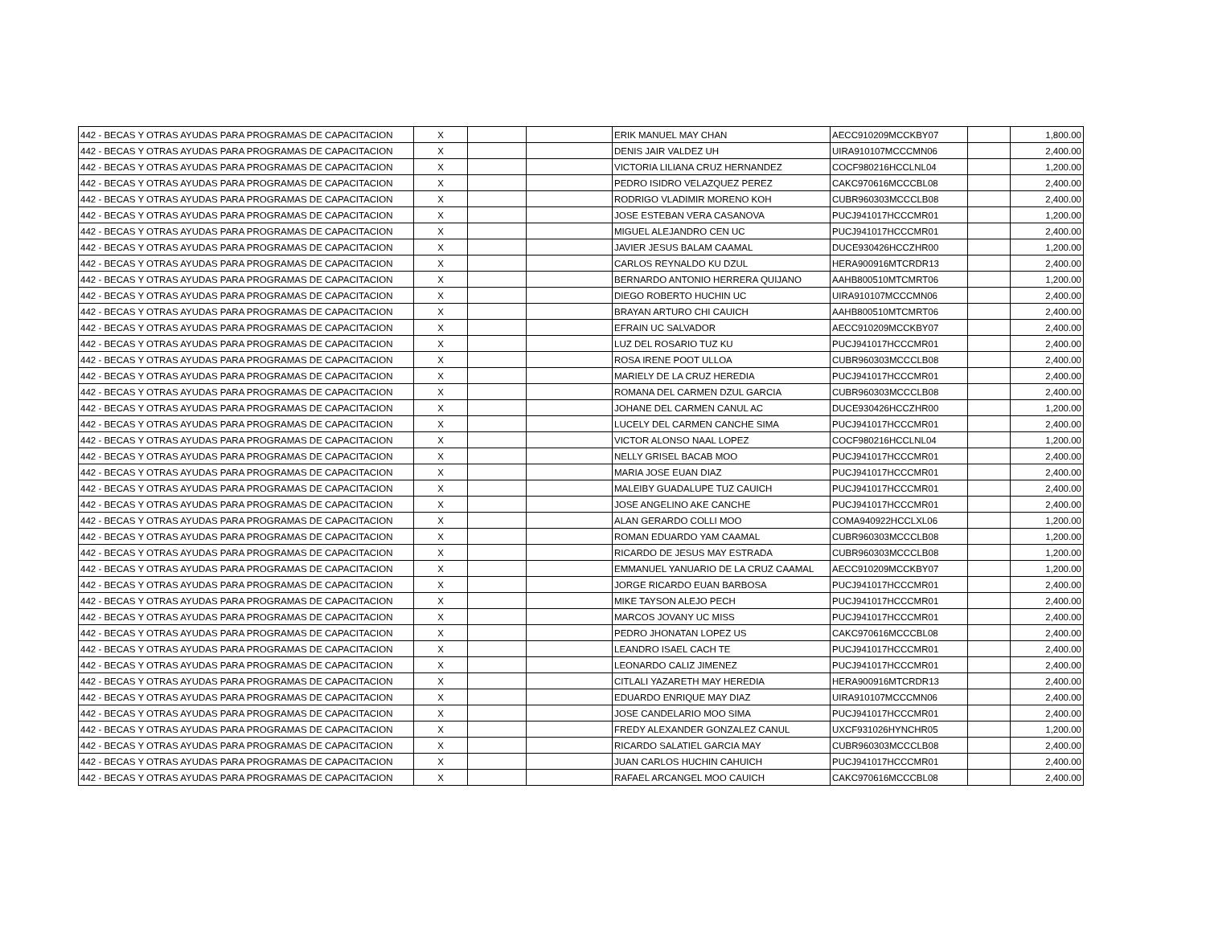| 442 - BECAS Y OTRAS AYUDAS PARA PROGRAMAS DE CAPACITACION | X | | | ERIK MANUEL MAY CHAN | AECC910209MCCKBY07 | | 1,800.00 |
| 442 - BECAS Y OTRAS AYUDAS PARA PROGRAMAS DE CAPACITACION | X | | | DENIS JAIR VALDEZ UH | UIRA910107MCCCMN06 | | 2,400.00 |
| 442 - BECAS Y OTRAS AYUDAS PARA PROGRAMAS DE CAPACITACION | X | | | VICTORIA LILIANA CRUZ HERNANDEZ | COCF980216HCCLNL04 | | 1,200.00 |
| 442 - BECAS Y OTRAS AYUDAS PARA PROGRAMAS DE CAPACITACION | X | | | PEDRO ISIDRO VELAZQUEZ PEREZ | CAKC970616MCCCBL08 | | 2,400.00 |
| 442 - BECAS Y OTRAS AYUDAS PARA PROGRAMAS DE CAPACITACION | X | | | RODRIGO VLADIMIR MORENO KOH | CUBR960303MCCCLB08 | | 2,400.00 |
| 442 - BECAS Y OTRAS AYUDAS PARA PROGRAMAS DE CAPACITACION | X | | | JOSE ESTEBAN VERA CASANOVA | PUCJ941017HCCCMR01 | | 1,200.00 |
| 442 - BECAS Y OTRAS AYUDAS PARA PROGRAMAS DE CAPACITACION | X | | | MIGUEL ALEJANDRO CEN UC | PUCJ941017HCCCMR01 | | 2,400.00 |
| 442 - BECAS Y OTRAS AYUDAS PARA PROGRAMAS DE CAPACITACION | X | | | JAVIER JESUS BALAM CAAMAL | DUCE930426HCCZHR00 | | 1,200.00 |
| 442 - BECAS Y OTRAS AYUDAS PARA PROGRAMAS DE CAPACITACION | X | | | CARLOS REYNALDO KU DZUL | HERA900916MTCRDR13 | | 2,400.00 |
| 442 - BECAS Y OTRAS AYUDAS PARA PROGRAMAS DE CAPACITACION | X | | | BERNARDO ANTONIO HERRERA QUIJANO | AAHB800510MTCMRT06 | | 1,200.00 |
| 442 - BECAS Y OTRAS AYUDAS PARA PROGRAMAS DE CAPACITACION | X | | | DIEGO ROBERTO HUCHIN UC | UIRA910107MCCCMN06 | | 2,400.00 |
| 442 - BECAS Y OTRAS AYUDAS PARA PROGRAMAS DE CAPACITACION | X | | | BRAYAN ARTURO CHI CAUICH | AAHB800510MTCMRT06 | | 2,400.00 |
| 442 - BECAS Y OTRAS AYUDAS PARA PROGRAMAS DE CAPACITACION | X | | | EFRAIN UC SALVADOR | AECC910209MCCKBY07 | | 2,400.00 |
| 442 - BECAS Y OTRAS AYUDAS PARA PROGRAMAS DE CAPACITACION | X | | | LUZ DEL ROSARIO TUZ KU | PUCJ941017HCCCMR01 | | 2,400.00 |
| 442 - BECAS Y OTRAS AYUDAS PARA PROGRAMAS DE CAPACITACION | X | | | ROSA IRENE POOT ULLOA | CUBR960303MCCCLB08 | | 2,400.00 |
| 442 - BECAS Y OTRAS AYUDAS PARA PROGRAMAS DE CAPACITACION | X | | | MARIELY DE LA CRUZ HEREDIA | PUCJ941017HCCCMR01 | | 2,400.00 |
| 442 - BECAS Y OTRAS AYUDAS PARA PROGRAMAS DE CAPACITACION | X | | | ROMANA DEL CARMEN DZUL GARCIA | CUBR960303MCCCLB08 | | 2,400.00 |
| 442 - BECAS Y OTRAS AYUDAS PARA PROGRAMAS DE CAPACITACION | X | | | JOHANE DEL CARMEN CANUL AC | DUCE930426HCCZHR00 | | 1,200.00 |
| 442 - BECAS Y OTRAS AYUDAS PARA PROGRAMAS DE CAPACITACION | X | | | LUCELY DEL CARMEN CANCHE SIMA | PUCJ941017HCCCMR01 | | 2,400.00 |
| 442 - BECAS Y OTRAS AYUDAS PARA PROGRAMAS DE CAPACITACION | X | | | VICTOR ALONSO NAAL LOPEZ | COCF980216HCCLNL04 | | 1,200.00 |
| 442 - BECAS Y OTRAS AYUDAS PARA PROGRAMAS DE CAPACITACION | X | | | NELLY GRISEL BACAB MOO | PUCJ941017HCCCMR01 | | 2,400.00 |
| 442 - BECAS Y OTRAS AYUDAS PARA PROGRAMAS DE CAPACITACION | X | | | MARIA JOSE EUAN DIAZ | PUCJ941017HCCCMR01 | | 2,400.00 |
| 442 - BECAS Y OTRAS AYUDAS PARA PROGRAMAS DE CAPACITACION | X | | | MALEIBY GUADALUPE TUZ CAUICH | PUCJ941017HCCCMR01 | | 2,400.00 |
| 442 - BECAS Y OTRAS AYUDAS PARA PROGRAMAS DE CAPACITACION | X | | | JOSE ANGELINO AKE CANCHE | PUCJ941017HCCCMR01 | | 2,400.00 |
| 442 - BECAS Y OTRAS AYUDAS PARA PROGRAMAS DE CAPACITACION | X | | | ALAN GERARDO COLLI MOO | COMA940922HCCLXL06 | | 1,200.00 |
| 442 - BECAS Y OTRAS AYUDAS PARA PROGRAMAS DE CAPACITACION | X | | | ROMAN EDUARDO YAM CAAMAL | CUBR960303MCCCLB08 | | 1,200.00 |
| 442 - BECAS Y OTRAS AYUDAS PARA PROGRAMAS DE CAPACITACION | X | | | RICARDO DE JESUS MAY ESTRADA | CUBR960303MCCCLB08 | | 1,200.00 |
| 442 - BECAS Y OTRAS AYUDAS PARA PROGRAMAS DE CAPACITACION | X | | | EMMANUEL YANUARIO DE LA CRUZ CAAMAL | AECC910209MCCKBY07 | | 1,200.00 |
| 442 - BECAS Y OTRAS AYUDAS PARA PROGRAMAS DE CAPACITACION | X | | | JORGE RICARDO EUAN BARBOSA | PUCJ941017HCCCMR01 | | 2,400.00 |
| 442 - BECAS Y OTRAS AYUDAS PARA PROGRAMAS DE CAPACITACION | X | | | MIKE TAYSON ALEJO PECH | PUCJ941017HCCCMR01 | | 2,400.00 |
| 442 - BECAS Y OTRAS AYUDAS PARA PROGRAMAS DE CAPACITACION | X | | | MARCOS JOVANY UC MISS | PUCJ941017HCCCMR01 | | 2,400.00 |
| 442 - BECAS Y OTRAS AYUDAS PARA PROGRAMAS DE CAPACITACION | X | | | PEDRO JHONATAN LOPEZ US | CAKC970616MCCCBL08 | | 2,400.00 |
| 442 - BECAS Y OTRAS AYUDAS PARA PROGRAMAS DE CAPACITACION | X | | | LEANDRO ISAEL CACH TE | PUCJ941017HCCCMR01 | | 2,400.00 |
| 442 - BECAS Y OTRAS AYUDAS PARA PROGRAMAS DE CAPACITACION | X | | | LEONARDO CALIZ JIMENEZ | PUCJ941017HCCCMR01 | | 2,400.00 |
| 442 - BECAS Y OTRAS AYUDAS PARA PROGRAMAS DE CAPACITACION | X | | | CITLALI YAZARETH MAY HEREDIA | HERA900916MTCRDR13 | | 2,400.00 |
| 442 - BECAS Y OTRAS AYUDAS PARA PROGRAMAS DE CAPACITACION | X | | | EDUARDO ENRIQUE MAY DIAZ | UIRA910107MCCCMN06 | | 2,400.00 |
| 442 - BECAS Y OTRAS AYUDAS PARA PROGRAMAS DE CAPACITACION | X | | | JOSE CANDELARIO MOO SIMA | PUCJ941017HCCCMR01 | | 2,400.00 |
| 442 - BECAS Y OTRAS AYUDAS PARA PROGRAMAS DE CAPACITACION | X | | | FREDY ALEXANDER GONZALEZ CANUL | UXCF931026HYNCHR05 | | 1,200.00 |
| 442 - BECAS Y OTRAS AYUDAS PARA PROGRAMAS DE CAPACITACION | X | | | RICARDO SALATIEL GARCIA MAY | CUBR960303MCCCLB08 | | 2,400.00 |
| 442 - BECAS Y OTRAS AYUDAS PARA PROGRAMAS DE CAPACITACION | X | | | JUAN CARLOS HUCHIN CAHUICH | PUCJ941017HCCCMR01 | | 2,400.00 |
| 442 - BECAS Y OTRAS AYUDAS PARA PROGRAMAS DE CAPACITACION | X | | | RAFAEL ARCANGEL MOO CAUICH | CAKC970616MCCCBL08 | | 2,400.00 |